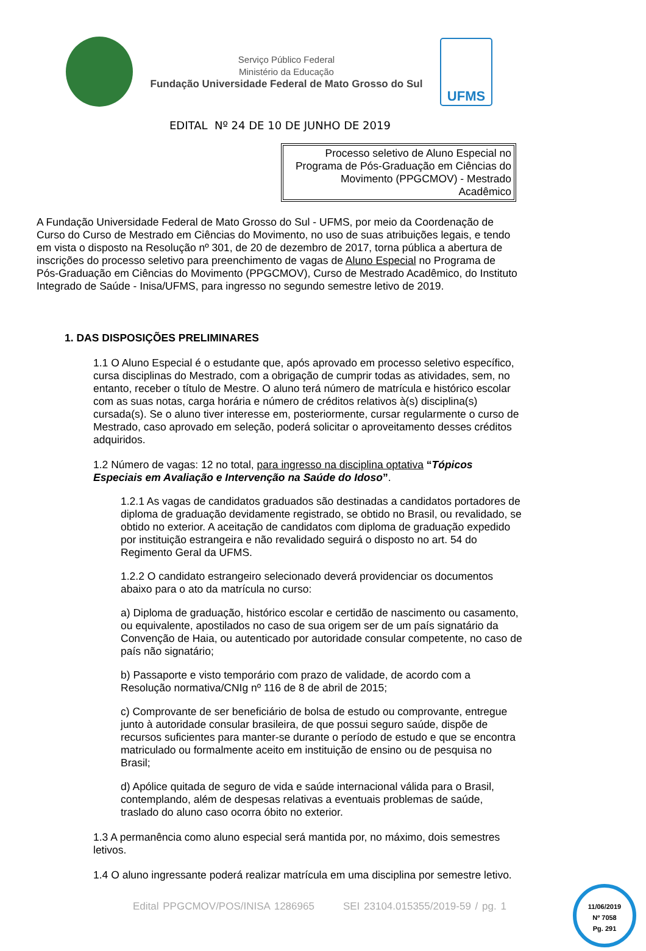Serviço Público Federal
Ministério da Educação
Fundação Universidade Federal de Mato Grosso do Sul
UFMS
EDITAL Nº 24 DE 10 DE JUNHO DE 2019
Processo seletivo de Aluno Especial no Programa de Pós-Graduação em Ciências do Movimento (PPGCMOV) - Mestrado Acadêmico
A Fundação Universidade Federal de Mato Grosso do Sul - UFMS, por meio da Coordenação de Curso do Curso de Mestrado em Ciências do Movimento, no uso de suas atribuições legais, e tendo em vista o disposto na Resolução nº 301, de 20 de dezembro de 2017, torna pública a abertura de inscrições do processo seletivo para preenchimento de vagas de Aluno Especial no Programa de Pós-Graduação em Ciências do Movimento (PPGCMOV), Curso de Mestrado Acadêmico, do Instituto Integrado de Saúde - Inisa/UFMS, para ingresso no segundo semestre letivo de 2019.
1. DAS DISPOSIÇÕES PRELIMINARES
1.1 O Aluno Especial é o estudante que, após aprovado em processo seletivo específico, cursa disciplinas do Mestrado, com a obrigação de cumprir todas as atividades, sem, no entanto, receber o título de Mestre. O aluno terá número de matrícula e histórico escolar com as suas notas, carga horária e número de créditos relativos à(s) disciplina(s) cursada(s). Se o aluno tiver interesse em, posteriormente, cursar regularmente o curso de Mestrado, caso aprovado em seleção, poderá solicitar o aproveitamento desses créditos adquiridos.
1.2 Número de vagas: 12 no total, para ingresso na disciplina optativa “Tópicos Especiais em Avaliação e Intervenção na Saúde do Idoso”.
1.2.1 As vagas de candidatos graduados são destinadas a candidatos portadores de diploma de graduação devidamente registrado, se obtido no Brasil, ou revalidado, se obtido no exterior. A aceitação de candidatos com diploma de graduação expedido por instituição estrangeira e não revalidado seguirá o disposto no art. 54 do Regimento Geral da UFMS.
1.2.2 O candidato estrangeiro selecionado deverá providenciar os documentos abaixo para o ato da matrícula no curso:
a) Diploma de graduação, histórico escolar e certidão de nascimento ou casamento, ou equivalente, apostilados no caso de sua origem ser de um país signatário da Convenção de Haia, ou autenticado por autoridade consular competente, no caso de país não signatário;
b) Passaporte e visto temporário com prazo de validade, de acordo com a Resolução normativa/CNIg nº 116 de 8 de abril de 2015;
c) Comprovante de ser beneficiário de bolsa de estudo ou comprovante, entregue junto à autoridade consular brasileira, de que possui seguro saúde, dispõe de recursos suficientes para manter-se durante o período de estudo e que se encontra matriculado ou formalmente aceito em instituição de ensino ou de pesquisa no Brasil;
d) Apólice quitada de seguro de vida e saúde internacional válida para o Brasil, contemplando, além de despesas relativas a eventuais problemas de saúde, traslado do aluno caso ocorra óbito no exterior.
1.3 A permanência como aluno especial será mantida por, no máximo, dois semestres letivos.
1.4 O aluno ingressante poderá realizar matrícula em uma disciplina por semestre letivo.
Edital PPGCMOV/POS/INISA 1286965 SEI 23104.015355/2019-59 / pg. 1
11/06/2019
Nº 7058
Pg. 291